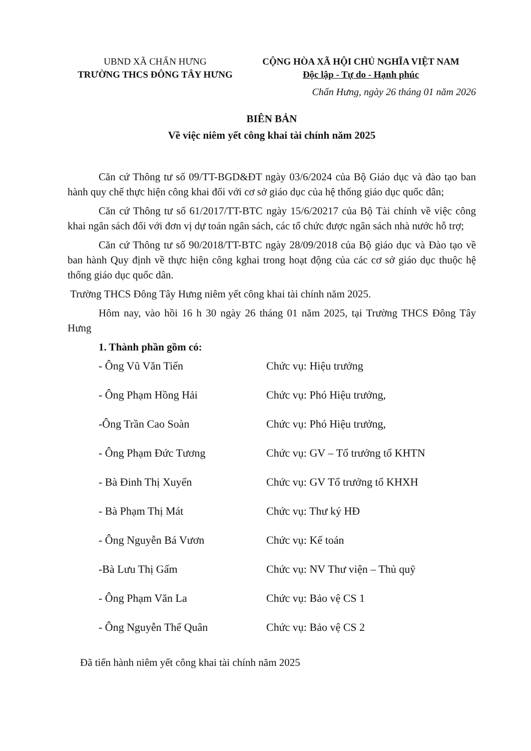UBND XÃ CHẤN HƯNG
TRƯỜNG THCS ĐÔNG TÂY HƯNG
CỘNG HÒA XÃ HỘI CHỦ NGHĨA VIỆT NAM
Độc lập - Tự do - Hạnh phúc
Chấn Hưng, ngày 26 tháng 01 năm 2026
BIÊN BẢN
Về việc niêm yết công khai tài chính năm 2025
Căn cứ Thông tư số 09/TT-BGD&ĐT ngày 03/6/2024 của Bộ Giáo dục và đào tạo ban hành quy chế thực hiện công khai đối với cơ sở giáo dục của hệ thống giáo dục quốc dân;
Căn cứ Thông tư số 61/2017/TT-BTC ngày 15/6/20217 của Bộ Tài chính về việc công khai ngân sách đối với đơn vị dự toán ngân sách, các tổ chức được ngân sách nhà nước hỗ trợ;
Căn cứ Thông tư số 90/2018/TT-BTC ngày 28/09/2018 của Bộ giáo dục và Đào tạo về ban hành Quy định về thực hiện công kghai trong hoạt động của các cơ sở giáo dục thuộc hệ thống giáo dục quốc dân.
Trường THCS Đông Tây Hưng niêm yết công khai tài chính năm 2025.
Hôm nay, vào hồi 16 h 30 ngày 26 tháng 01 năm 2025, tại Trường THCS Đông Tây Hưng
1. Thành phần gồm có:
| - Ông Vũ Văn Tiến | Chức vụ: Hiệu trưởng |
| - Ông Phạm Hồng Hải | Chức vụ: Phó Hiệu trưởng, |
| -Ông Trần Cao Soàn | Chức vụ: Phó Hiệu trưởng, |
| - Ông Phạm Đức Tương | Chức vụ: GV – Tổ trưởng tổ KHTN |
| - Bà Đinh Thị Xuyến | Chức vụ: GV Tổ trưởng tổ KHXH |
| - Bà Phạm Thị Mát | Chức vụ: Thư ký HĐ |
| - Ông Nguyễn Bá Vươn | Chức vụ: Kế toán |
| -Bà Lưu Thị Gấm | Chức vụ: NV Thư viện – Thủ quỹ |
| - Ông Phạm Văn La | Chức vụ: Bảo vệ CS 1 |
| - Ông Nguyễn Thế Quân | Chức vụ: Bảo vệ CS 2 |
Đã tiến hành niêm yết công khai tài chính năm 2025